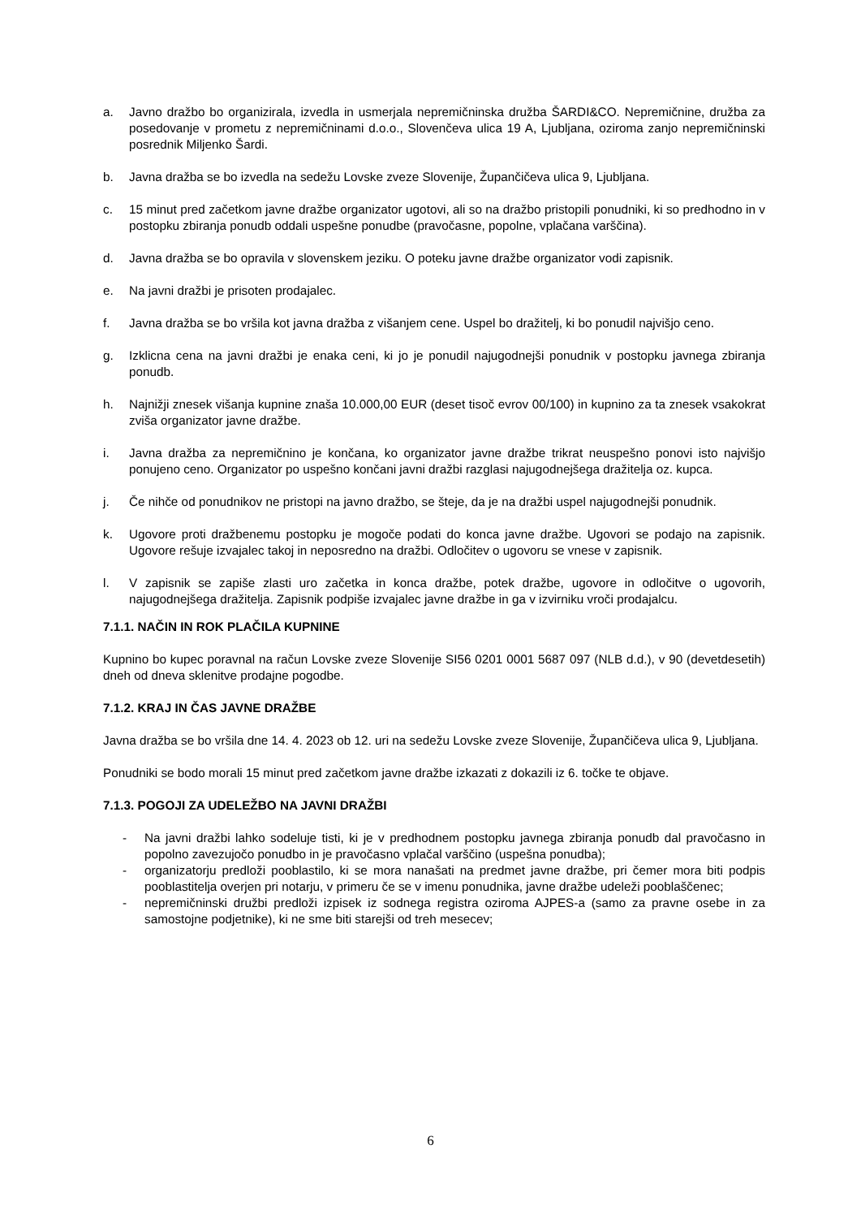a. Javno dražbo bo organizirala, izvedla in usmerjala nepremičninska družba ŠARDI&CO. Nepremičnine, družba za posedovanje v prometu z nepremičninami d.o.o., Slovenčeva ulica 19 A, Ljubljana, oziroma zanjo nepremičninski posrednik Miljenko Šardi.
b. Javna dražba se bo izvedla na sedežu Lovske zveze Slovenije, Župančičeva ulica 9, Ljubljana.
c. 15 minut pred začetkom javne dražbe organizator ugotovi, ali so na dražbo pristopili ponudniki, ki so predhodno in v postopku zbiranja ponudb oddali uspešne ponudbe (pravočasne, popolne, vplačana varščina).
d. Javna dražba se bo opravila v slovenskem jeziku. O poteku javne dražbe organizator vodi zapisnik.
e. Na javni dražbi je prisoten prodajalec.
f. Javna dražba se bo vršila kot javna dražba z višanjem cene. Uspel bo dražitelj, ki bo ponudil najvišjo ceno.
g. Izklicna cena na javni dražbi je enaka ceni, ki jo je ponudil najugodnejši ponudnik v postopku javnega zbiranja ponudb.
h. Najnižji znesek višanja kupnine znaša 10.000,00 EUR (deset tisoč evrov 00/100) in kupnino za ta znesek vsakokrat zviša organizator javne dražbe.
i. Javna dražba za nepremičnino je končana, ko organizator javne dražbe trikrat neuspešno ponovi isto najvišjo ponujeno ceno. Organizator po uspešno končani javni dražbi razglasi najugodnejšega dražitelja oz. kupca.
j. Če nihče od ponudnikov ne pristopi na javno dražbo, se šteje, da je na dražbi uspel najugodnejši ponudnik.
k. Ugovore proti dražbenemu postopku je mogoče podati do konca javne dražbe. Ugovori se podajo na zapisnik. Ugovore rešuje izvajalec takoj in neposredno na dražbi. Odločitev o ugovoru se vnese v zapisnik.
l. V zapisnik se zapiše zlasti uro začetka in konca dražbe, potek dražbe, ugovore in odločitve o ugovorih, najugodnejšega dražitelja. Zapisnik podpiše izvajalec javne dražbe in ga v izvirniku vroči prodajalcu.
7.1.1. NAČIN IN ROK PLAČILA KUPNINE
Kupnino bo kupec poravnal na račun Lovske zveze Slovenije SI56 0201 0001 5687 097 (NLB d.d.), v 90 (devetdesetih) dneh od dneva sklenitve prodajne pogodbe.
7.1.2. KRAJ IN ČAS JAVNE DRAŽBE
Javna dražba se bo vršila dne 14. 4. 2023 ob 12. uri na sedežu Lovske zveze Slovenije, Župančičeva ulica 9, Ljubljana.
Ponudniki se bodo morali 15 minut pred začetkom javne dražbe izkazati z dokazili iz 6. točke te objave.
7.1.3. POGOJI ZA UDELEŽBO NA JAVNI DRAŽBI
- Na javni dražbi lahko sodeluje tisti, ki je v predhodnem postopku javnega zbiranja ponudb dal pravočasno in popolno zavezujočo ponudbo in je pravočasno vplačal varščino (uspešna ponudba);
- organizatorju predloži pooblastilo, ki se mora nanašati na predmet javne dražbe, pri čemer mora biti podpis pooblastitelja overjen pri notarju, v primeru če se v imenu ponudnika, javne dražbe udeleži pooblaščenec;
- nepremičninski družbi predloži izpisek iz sodnega registra oziroma AJPES-a (samo za pravne osebe in za samostojne podjetnike), ki ne sme biti starejši od treh mesecev;
6